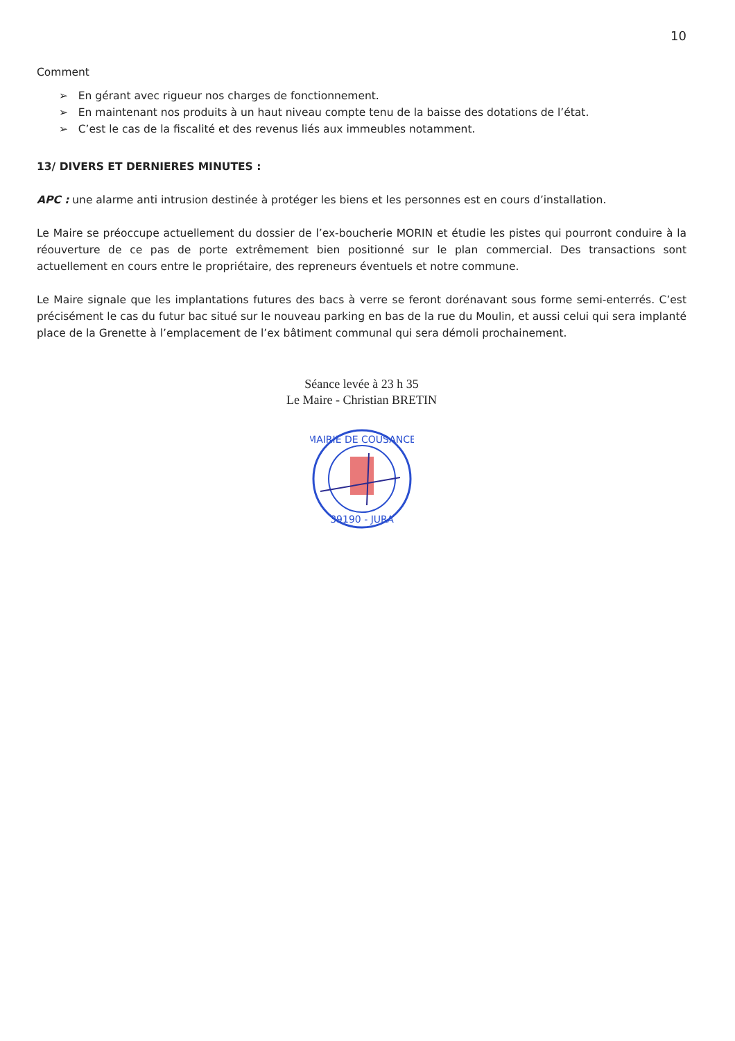10
Comment
➢ En gérant avec rigueur nos charges de fonctionnement.
➢ En maintenant nos produits à un haut niveau compte tenu de la baisse des dotations de l’état.
➢ C’est le cas de la fiscalité et des revenus liés aux immeubles notamment.
13/ DIVERS ET DERNIERES MINUTES :
APC : une alarme anti intrusion destinée à protéger les biens et les personnes est en cours d’installation.
Le Maire se préoccupe actuellement du dossier de l’ex-boucherie MORIN et étudie les pistes qui pourront conduire à la réouverture de ce pas de porte extrêmement bien positionné sur le plan commercial. Des transactions sont actuellement en cours entre le propriétaire, des repreneurs éventuels et notre commune.
Le Maire signale que les implantations futures des bacs à verre se feront dorénavant sous forme semi-enterrés. C’est précisément le cas du futur bac situé sur le nouveau parking en bas de la rue du Moulin, et aussi celui qui sera implanté place de la Grenette à l’emplacement de l’ex bâtiment communal qui sera démoli prochainement.
Séance levée à 23 h 35
Le Maire - Christian BRETIN
MAIRIE DE COUSANCE
39190 - JURA